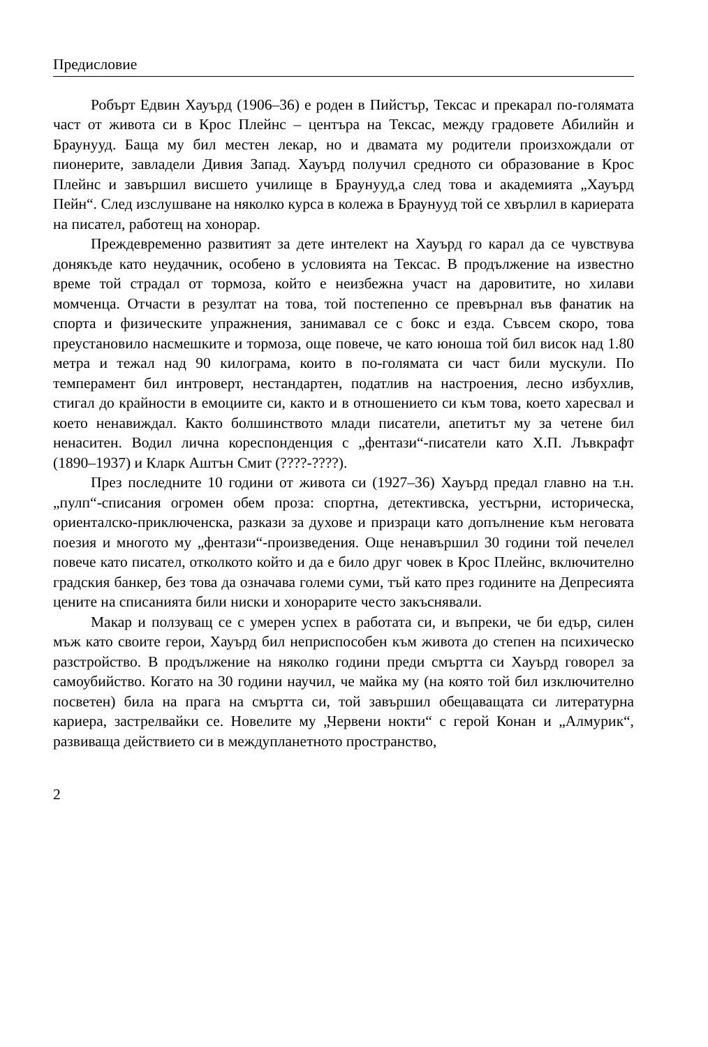Предисловие
Робърт Едвин Хауърд (1906–36) е роден в Пийстър, Тексас и прекарал по-голямата част от живота си в Крос Плейнс – центъра на Тексас, между градовете Абилийн и Браунууд. Баща му бил местен лекар, но и двамата му родители произхождали от пионерите, завладели Дивия Запад. Хауърд получил средното си образование в Крос Плейнс и завършил висшето училище в Браунууд,а след това и академията „Хауърд Пейн“. След изслушване на няколко курса в колежа в Браунууд той се хвърлил в кариерата на писател, работещ на хонорар.
Преждевременно развитият за дете интелект на Хауърд го карал да се чувствува донякъде като неудачник, особено в условията на Тексас. В продължение на известно време той страдал от тормоза, който е неизбежна участ на даровитите, но хилави момченца. Отчасти в резултат на това, той постепенно се превърнал във фанатик на спорта и физическите упражнения, занимавал се с бокс и езда. Съвсем скоро, това преустановило насмешките и тормоза, още повече, че като юноша той бил висок над 1.80 метра и тежал над 90 килограма, които в по-голямата си част били мускули. По темперамент бил интроверт, нестандартен, податлив на настроения, лесно избухлив, стигал до крайности в емоциите си, както и в отношението си към това, което харесвал и което ненавиждал. Както болшинството млади писатели, апетитът му за четене бил ненаситен. Водил лична кореспонденция с „фентази“-писатели като Х.П. Лъвкрафт (1890–1937) и Кларк Аштън Смит (????-????).
През последните 10 години от живота си (1927–36) Хауърд предал главно на т.н. „пулп“-списания огромен обем проза: спортна, детективска, уестърни, историческа, ориенталско-приключенска, разкази за духове и призраци като допълнение към неговата поезия и многото му „фентази“-произведения. Още ненавършил 30 години той печелел повече като писател, отколкото който и да е било друг човек в Крос Плейнс, включително градския банкер, без това да означава големи суми, тъй като през годините на Депресията цените на списанията били ниски и хонорарите често закъснявали.
Макар и ползуващ се с умерен успех в работата си, и въпреки, че би едър, силен мъж като своите герои, Хауърд бил неприспособен към живота до степен на психическо разстройство. В продължение на няколко години преди смъртта си Хауърд говорел за самоубийство. Когато на 30 години научил, че майка му (на която той бил изключително посветен) била на прага на смъртта си, той завършил обещаващата си литературна кариера, застрелвайки се. Новелите му „Червени нокти“ с герой Конан и „Алмурик“, развиваща действието си в междупланетното пространство,
2